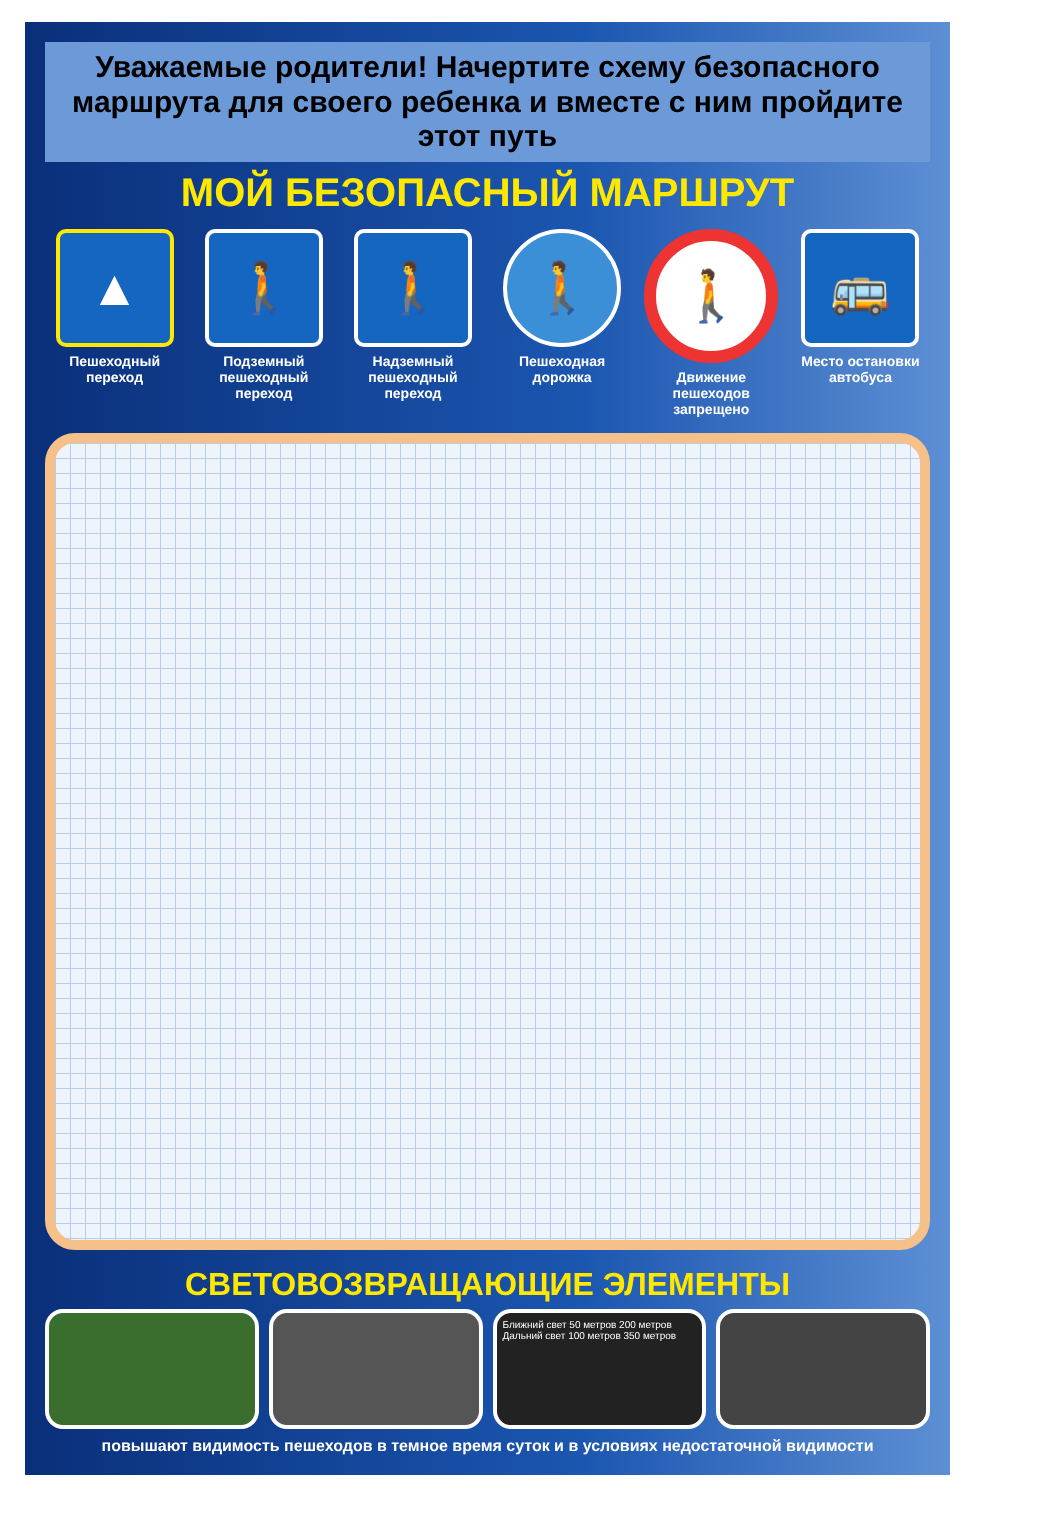Уважаемые родители! Начертите схему безопасного маршрута для своего ребенка и вместе с ним пройдите этот путь
МОЙ БЕЗОПАСНЫЙ МАРШРУТ
▲
Пешеходный переход
🚶
Подземный пешеходный переход
🚶
Надземный пешеходный переход
🚶
Пешеходная дорожка
🚶
Движение пешеходов запрещено
🚌
Место остановки автобуса
СВЕТОВОЗВРАЩАЮЩИЕ ЭЛЕМЕНТЫ
Ближний свет 50 метров 200 метров
Дальний свет 100 метров 350 метров
повышают видимость пешеходов в темное время суток и в условиях недостаточной видимости